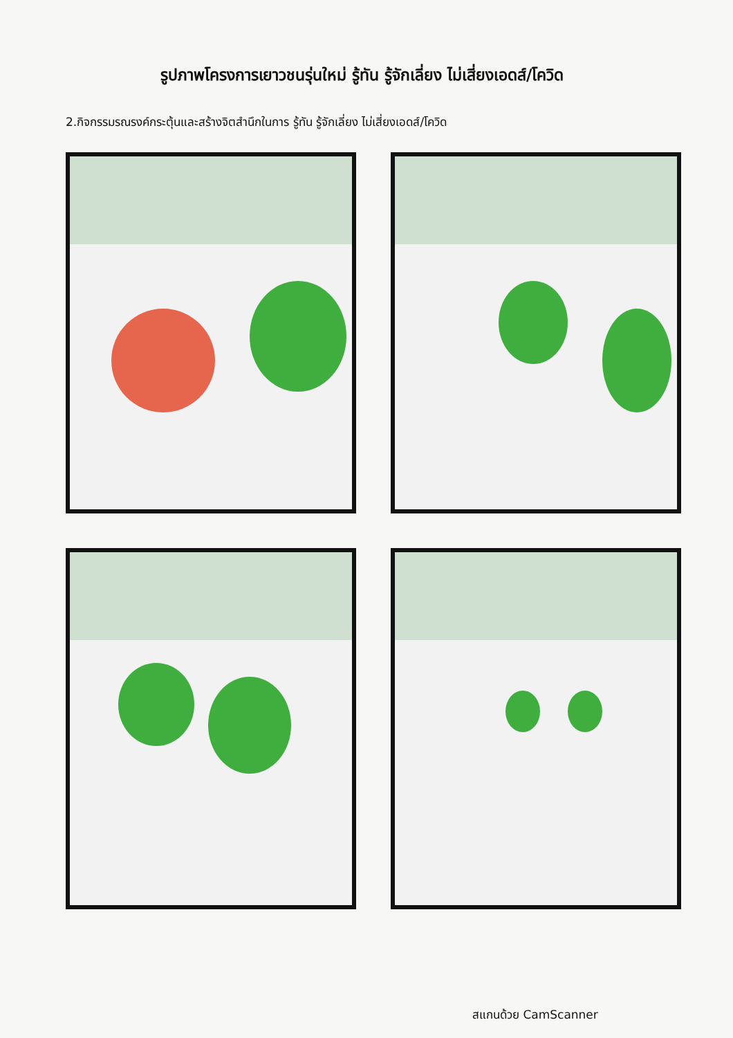รูปภาพโครงการเยาวชนรุ่นใหม่ รู้ทัน รู้จักเลี่ยง ไม่เสี่ยงเอดส์/โควิด
2.กิจกรรมรณรงค์กระตุ้นและสร้างจิตสำนึกในการ รู้ทัน รู้จักเลี่ยง ไม่เสี่ยงเอดส์/โควิด
สแกนด้วย CamScanner